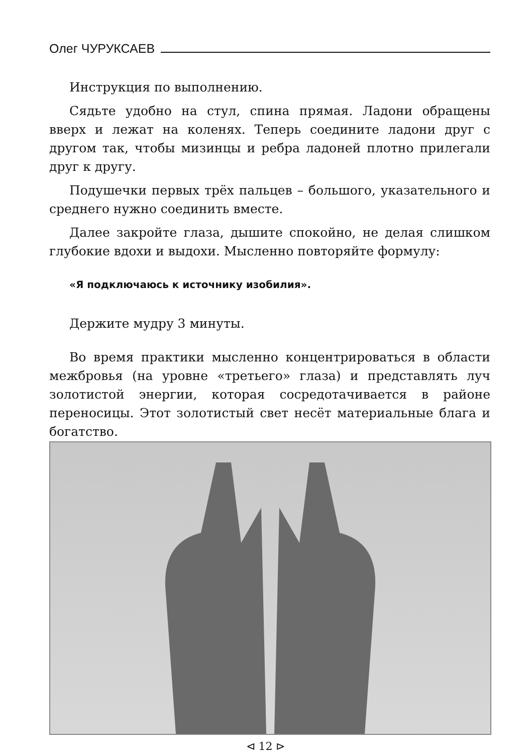Олег ЧУРУКСАЕВ
Инструкция по выполнению.
Сядьте удобно на стул, спина прямая. Ладони обращены вверх и лежат на коленях. Теперь соедините ладони друг с другом так, чтобы мизинцы и ребра ладоней плотно прилегали друг к другу.
Подушечки первых трёх пальцев – большого, указательного и среднего нужно соединить вместе.
Далее закройте глаза, дышите спокойно, не делая слишком глубокие вдохи и выдохи. Мысленно повторяйте формулу:
«Я подключаюсь к источнику изобилия».
Держите мудру 3 минуты.
Во время практики мысленно концентрироваться в области межбровья (на уровне «третьего» глаза) и представлять луч золотистой энергии, которая сосредотачивается в районе переносицы. Этот золотистый свет несёт материальные блага и богатство.
⊲ 12 ⊳